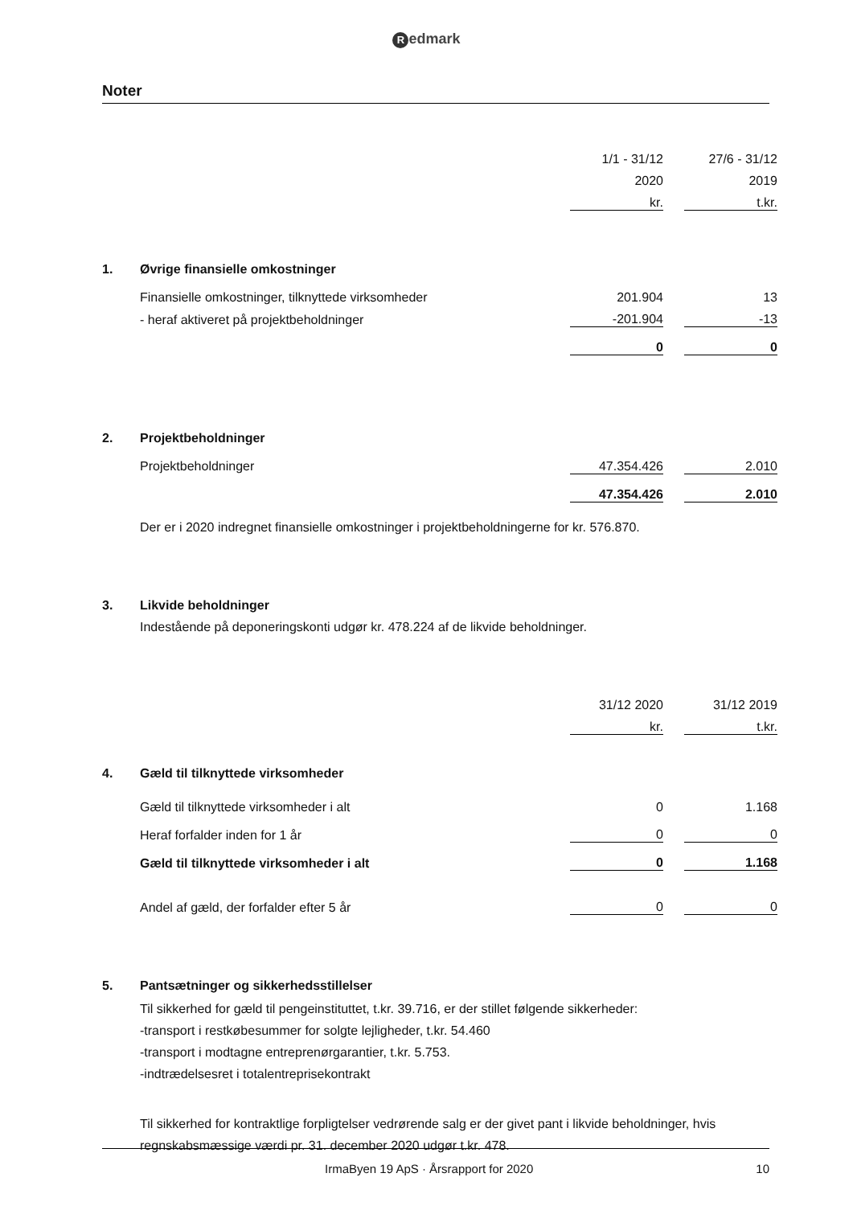Redmark
Noter
| | | 1/1 - 31/12 | | 27/6 - 31/12 |
| | | 2020 | | 2019 |
| | | kr. | | t.kr. |
| 1. | Øvrige finansielle omkostninger | | | |
| | Finansielle omkostninger, tilknyttede virksomheder | 201.904 | | 13 |
| | - heraf aktiveret på projektbeholdninger | -201.904 | | -13 |
| | | 0 | | 0 |
| 2. | Projektbeholdninger | | | |
| | Projektbeholdninger | 47.354.426 | | 2.010 |
| | | 47.354.426 | | 2.010 |
| | Der er i 2020 indregnet finansielle omkostninger i projektbeholdningerne for kr. 576.870. | | | |
| 3. | Likvide beholdninger | | | |
| | Indestående på deponeringskonti udgør kr. 478.224 af de likvide beholdninger. | | | |
| | | 31/12 2020 | | 31/12 2019 |
| | | kr. | | t.kr. |
| 4. | Gæld til tilknyttede virksomheder | | | |
| | Gæld til tilknyttede virksomheder i alt | 0 | | 1.168 |
| | Heraf forfalder inden for 1 år | 0 | | 0 |
| | Gæld til tilknyttede virksomheder i alt | 0 | | 1.168 |
| | Andel af gæld, der forfalder efter 5 år | 0 | | 0 |
| 5. | Pantsætninger og sikkerhedsstillelser | | | |
| | Til sikkerhed for gæld til pengeinstituttet, t.kr. 39.716, er der stillet følgende sikkerheder: -transport i restkøbesummer for solgte lejligheder, t.kr. 54.460 -transport i modtagne entreprenørgarantier, t.kr. 5.753. -indtrædelsesret i totalentreprisekontrakt Til sikkerhed for kontraktlige forpligtelser vedrørende salg er der givet pant i likvide beholdninger, hvis regnskabsmæssige værdi pr. 31. december 2020 udgør t.kr. 478. | | | |
IrmaByen 19 ApS · Årsrapport for 2020 10